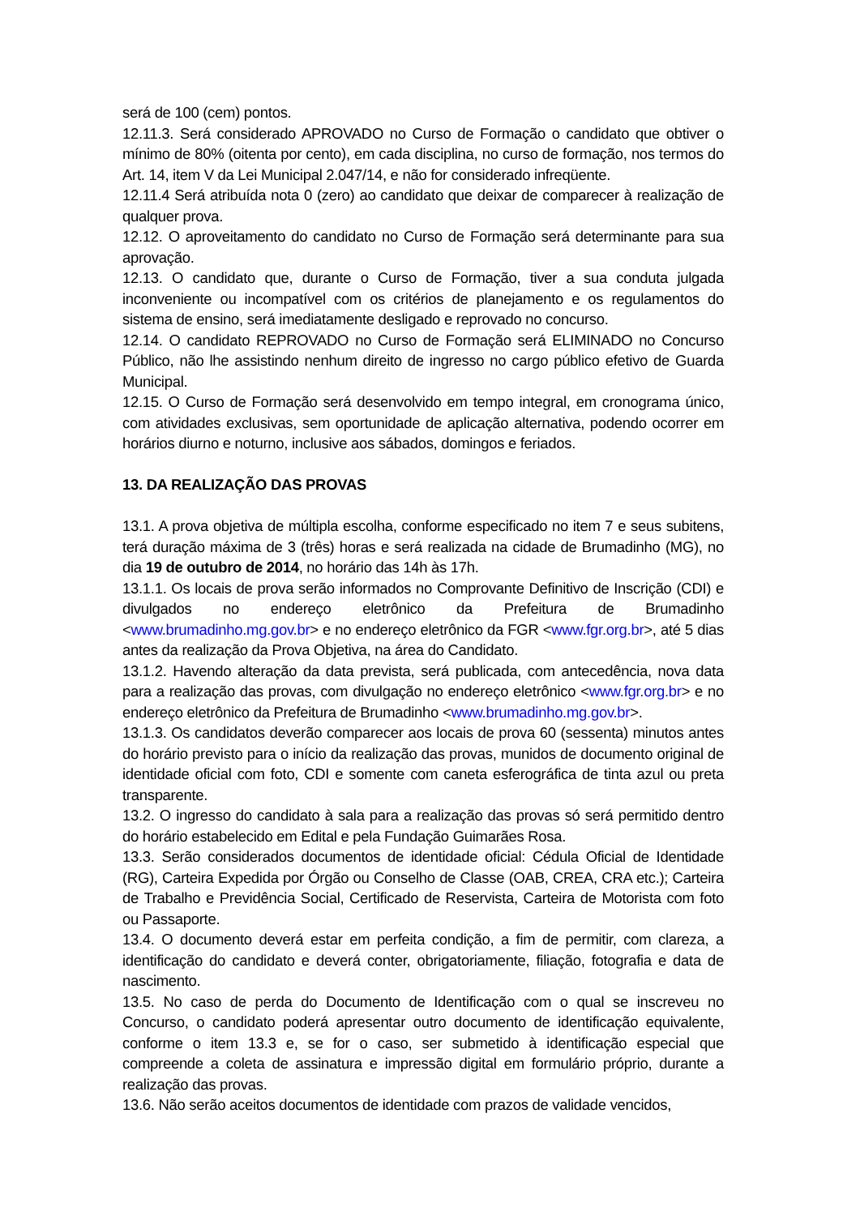será de 100 (cem) pontos.
12.11.3. Será considerado APROVADO no Curso de Formação o candidato que obtiver o mínimo de 80% (oitenta por cento), em cada disciplina, no curso de formação, nos termos do Art. 14, item V da Lei Municipal 2.047/14, e não for considerado infreqüente.
12.11.4 Será atribuída nota 0 (zero) ao candidato que deixar de comparecer à realização de qualquer prova.
12.12. O aproveitamento do candidato no Curso de Formação será determinante para sua aprovação.
12.13. O candidato que, durante o Curso de Formação, tiver a sua conduta julgada inconveniente ou incompatível com os critérios de planejamento e os regulamentos do sistema de ensino, será imediatamente desligado e reprovado no concurso.
12.14. O candidato REPROVADO no Curso de Formação será ELIMINADO no Concurso Público, não lhe assistindo nenhum direito de ingresso no cargo público efetivo de Guarda Municipal.
12.15. O Curso de Formação será desenvolvido em tempo integral, em cronograma único, com atividades exclusivas, sem oportunidade de aplicação alternativa, podendo ocorrer em horários diurno e noturno, inclusive aos sábados, domingos e feriados.
13. DA REALIZAÇÃO DAS PROVAS
13.1. A prova objetiva de múltipla escolha, conforme especificado no item 7 e seus subitens, terá duração máxima de 3 (três) horas e será realizada na cidade de Brumadinho (MG), no dia 19 de outubro de 2014, no horário das 14h às 17h.
13.1.1. Os locais de prova serão informados no Comprovante Definitivo de Inscrição (CDI) e divulgados no endereço eletrônico da Prefeitura de Brumadinho <www.brumadinho.mg.gov.br> e no endereço eletrônico da FGR <www.fgr.org.br>, até 5 dias antes da realização da Prova Objetiva, na área do Candidato.
13.1.2. Havendo alteração da data prevista, será publicada, com antecedência, nova data para a realização das provas, com divulgação no endereço eletrônico <www.fgr.org.br> e no endereço eletrônico da Prefeitura de Brumadinho <www.brumadinho.mg.gov.br>.
13.1.3. Os candidatos deverão comparecer aos locais de prova 60 (sessenta) minutos antes do horário previsto para o início da realização das provas, munidos de documento original de identidade oficial com foto, CDI e somente com caneta esferográfica de tinta azul ou preta transparente.
13.2. O ingresso do candidato à sala para a realização das provas só será permitido dentro do horário estabelecido em Edital e pela Fundação Guimarães Rosa.
13.3. Serão considerados documentos de identidade oficial: Cédula Oficial de Identidade (RG), Carteira Expedida por Órgão ou Conselho de Classe (OAB, CREA, CRA etc.); Carteira de Trabalho e Previdência Social, Certificado de Reservista, Carteira de Motorista com foto ou Passaporte.
13.4. O documento deverá estar em perfeita condição, a fim de permitir, com clareza, a identificação do candidato e deverá conter, obrigatoriamente, filiação, fotografia e data de nascimento.
13.5. No caso de perda do Documento de Identificação com o qual se inscreveu no Concurso, o candidato poderá apresentar outro documento de identificação equivalente, conforme o item 13.3 e, se for o caso, ser submetido à identificação especial que compreende a coleta de assinatura e impressão digital em formulário próprio, durante a realização das provas.
13.6. Não serão aceitos documentos de identidade com prazos de validade vencidos,